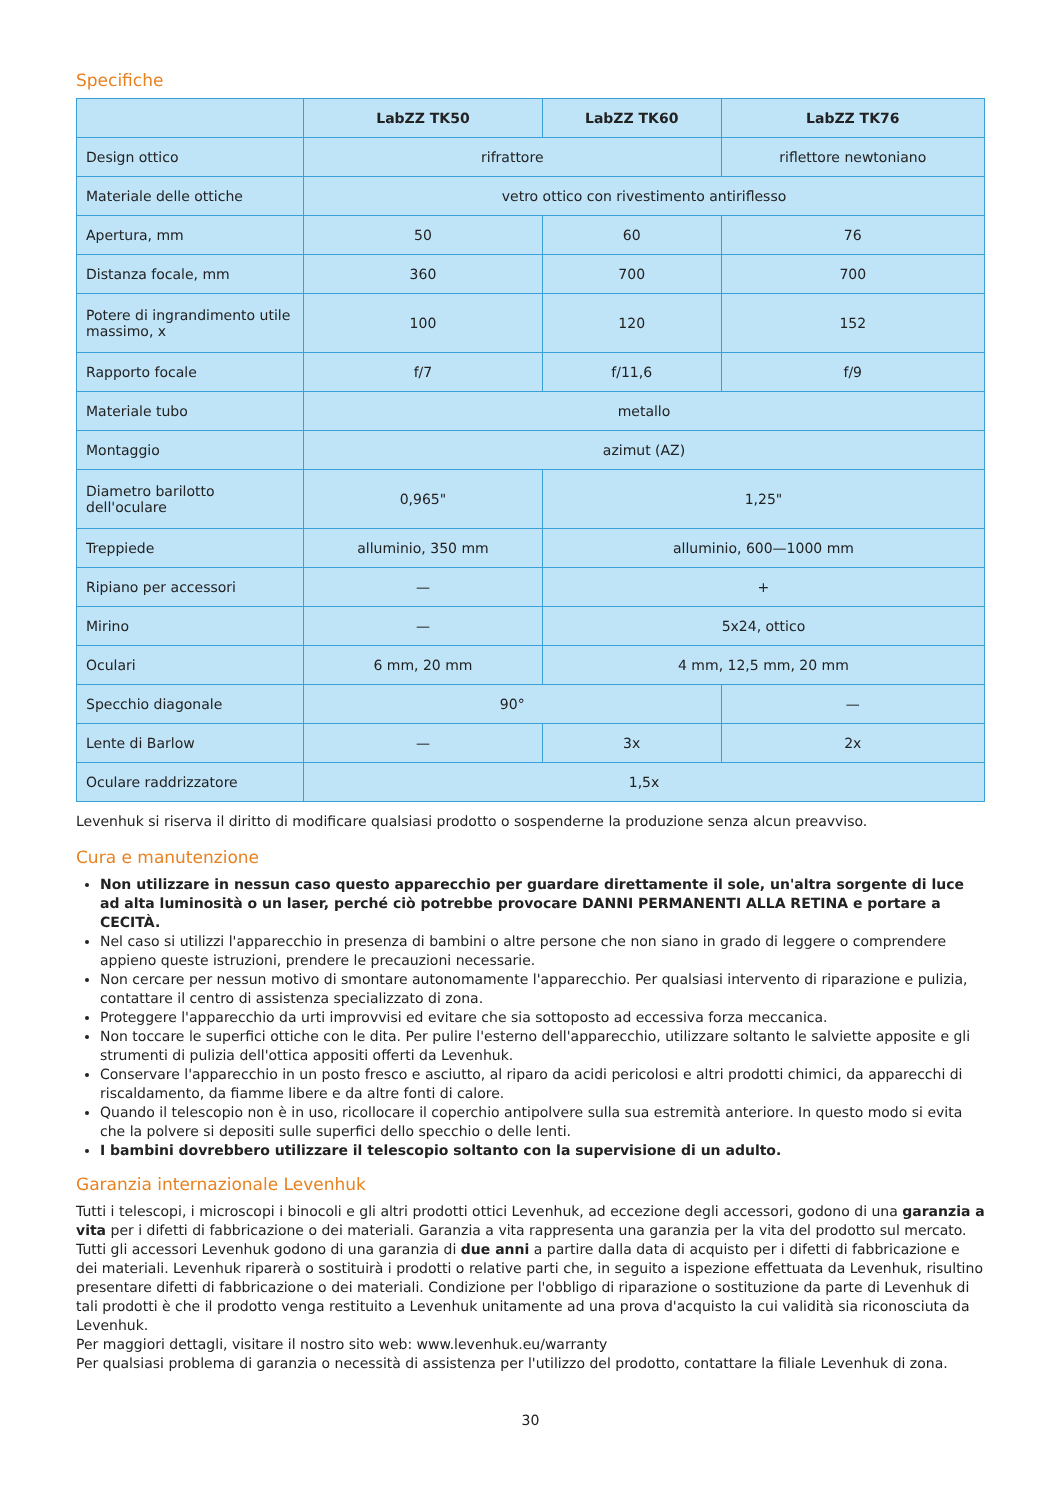Specifiche
| | LabZZ TK50 | LabZZ TK60 | LabZZ TK76 |
| --- | --- | --- | --- |
| Design ottico | rifrattore | | riflettore newtoniano |
| Materiale delle ottiche | vetro ottico con rivestimento antiriflesso | | |
| Apertura, mm | 50 | 60 | 76 |
| Distanza focale, mm | 360 | 700 | 700 |
| Potere di ingrandimento utile massimo, x | 100 | 120 | 152 |
| Rapporto focale | f/7 | f/11,6 | f/9 |
| Materiale tubo | metallo | | |
| Montaggio | azimut (AZ) | | |
| Diametro barilotto dell'oculare | 0,965" | 1,25" | |
| Treppiede | alluminio, 350 mm | alluminio, 600—1000 mm | |
| Ripiano per accessori | — | + | |
| Mirino | — | 5x24, ottico | |
| Oculari | 6 mm, 20 mm | 4 mm, 12,5 mm, 20 mm | |
| Specchio diagonale | 90° | | — |
| Lente di Barlow | — | 3x | 2x |
| Oculare raddrizzatore | 1,5x | | |
Levenhuk si riserva il diritto di modificare qualsiasi prodotto o sospenderne la produzione senza alcun preavviso.
Cura e manutenzione
Non utilizzare in nessun caso questo apparecchio per guardare direttamente il sole, un'altra sorgente di luce ad alta luminosità o un laser, perché ciò potrebbe provocare DANNI PERMANENTI ALLA RETINA e portare a CECITÀ.
Nel caso si utilizzi l'apparecchio in presenza di bambini o altre persone che non siano in grado di leggere o comprendere appieno queste istruzioni, prendere le precauzioni necessarie.
Non cercare per nessun motivo di smontare autonomamente l'apparecchio. Per qualsiasi intervento di riparazione e pulizia, contattare il centro di assistenza specializzato di zona.
Proteggere l'apparecchio da urti improvvisi ed evitare che sia sottoposto ad eccessiva forza meccanica.
Non toccare le superfici ottiche con le dita. Per pulire l'esterno dell'apparecchio, utilizzare soltanto le salviette apposite e gli strumenti di pulizia dell'ottica appositi offerti da Levenhuk.
Conservare l'apparecchio in un posto fresco e asciutto, al riparo da acidi pericolosi e altri prodotti chimici, da apparecchi di riscaldamento, da fiamme libere e da altre fonti di calore.
Quando il telescopio non è in uso, ricollocare il coperchio antipolvere sulla sua estremità anteriore. In questo modo si evita che la polvere si depositi sulle superfici dello specchio o delle lenti.
I bambini dovrebbero utilizzare il telescopio soltanto con la supervisione di un adulto.
Garanzia internazionale Levenhuk
Tutti i telescopi, i microscopi i binocoli e gli altri prodotti ottici Levenhuk, ad eccezione degli accessori, godono di una garanzia a vita per i difetti di fabbricazione o dei materiali. Garanzia a vita rappresenta una garanzia per la vita del prodotto sul mercato. Tutti gli accessori Levenhuk godono di una garanzia di due anni a partire dalla data di acquisto per i difetti di fabbricazione e dei materiali. Levenhuk riparerà o sostituirà i prodotti o relative parti che, in seguito a ispezione effettuata da Levenhuk, risultino presentare difetti di fabbricazione o dei materiali. Condizione per l'obbligo di riparazione o sostituzione da parte di Levenhuk di tali prodotti è che il prodotto venga restituito a Levenhuk unitamente ad una prova d'acquisto la cui validità sia riconosciuta da Levenhuk.
Per maggiori dettagli, visitare il nostro sito web: www.levenhuk.eu/warranty
Per qualsiasi problema di garanzia o necessità di assistenza per l'utilizzo del prodotto, contattare la filiale Levenhuk di zona.
30